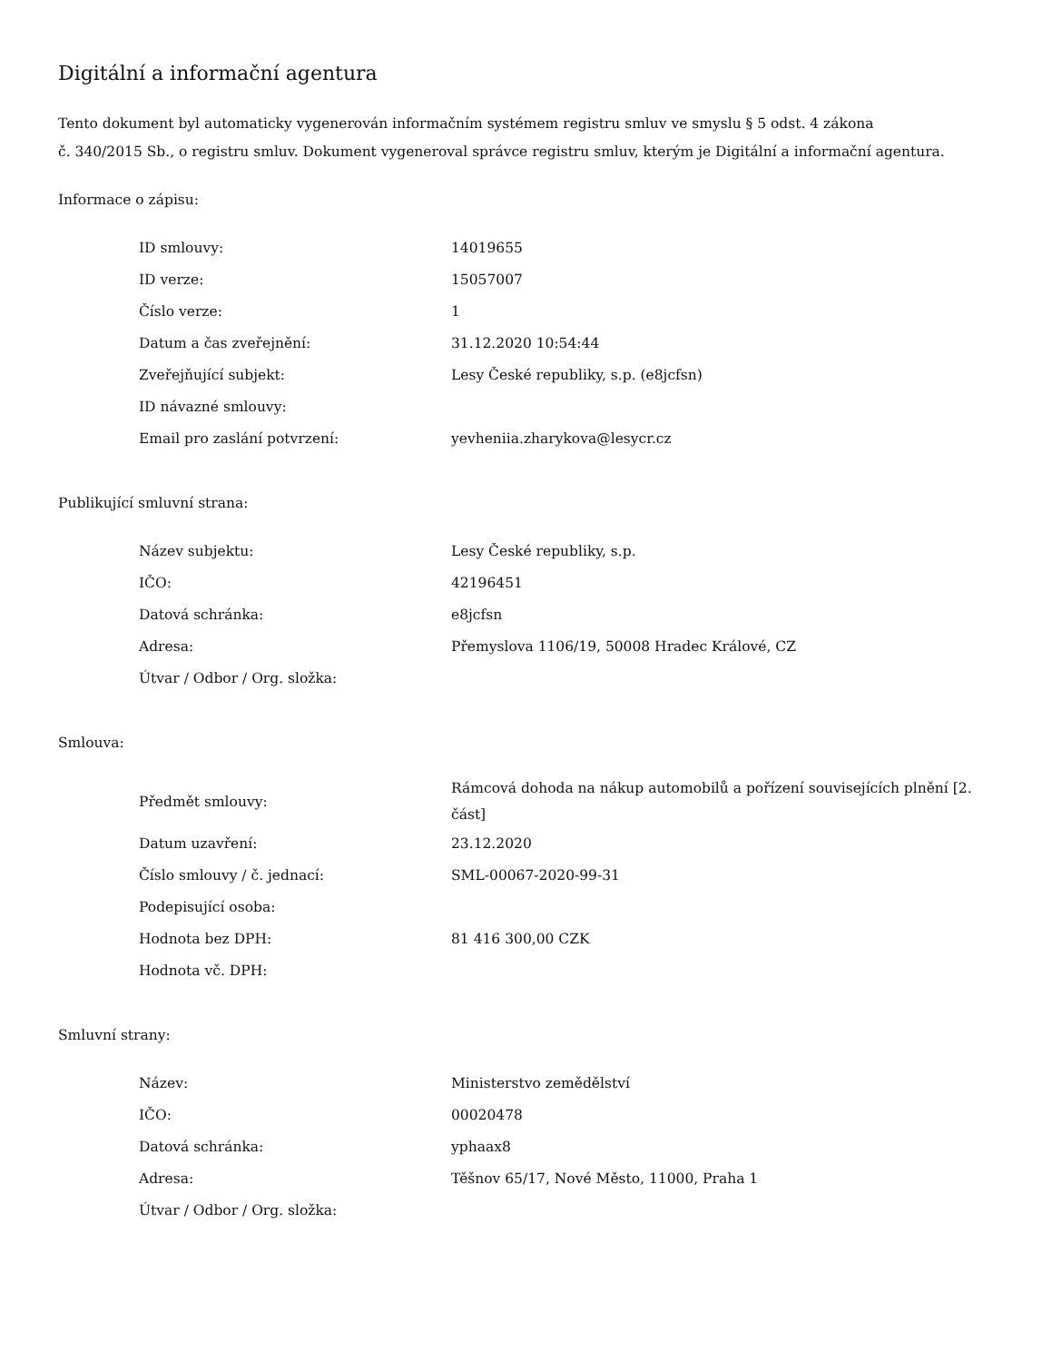Digitální a informační agentura
Tento dokument byl automaticky vygenerován informačním systémem registru smluv ve smyslu § 5 odst. 4 zákona
č. 340/2015 Sb., o registru smluv. Dokument vygeneroval správce registru smluv, kterým je Digitální a informační agentura.
Informace o zápisu:
| ID smlouvy: | 14019655 |
| ID verze: | 15057007 |
| Číslo verze: | 1 |
| Datum a čas zveřejnění: | 31.12.2020 10:54:44 |
| Zveřejňující subjekt: | Lesy České republiky, s.p. (e8jcfsn) |
| ID návazné smlouvy: | |
| Email pro zaslání potvrzení: | yevheniia.zharykova@lesycr.cz |
Publikující smluvní strana:
| Název subjektu: | Lesy České republiky, s.p. |
| IČO: | 42196451 |
| Datová schránka: | e8jcfsn |
| Adresa: | Přemyslova 1106/19, 50008 Hradec Králové, CZ |
| Útvar / Odbor / Org. složka: | |
Smlouva:
| Předmět smlouvy: | Rámcová dohoda na nákup automobilů a pořízení souvisejících plnění [2. část] |
| Datum uzavření: | 23.12.2020 |
| Číslo smlouvy / č. jednací: | SML-00067-2020-99-31 |
| Podepisující osoba: | |
| Hodnota bez DPH: | 81 416 300,00 CZK |
| Hodnota vč. DPH: | |
Smluvní strany:
| Název: | Ministerstvo zemědělství |
| IČO: | 00020478 |
| Datová schránka: | yphaax8 |
| Adresa: | Těšnov 65/17, Nové Město, 11000, Praha 1 |
| Útvar / Odbor / Org. složka: | |